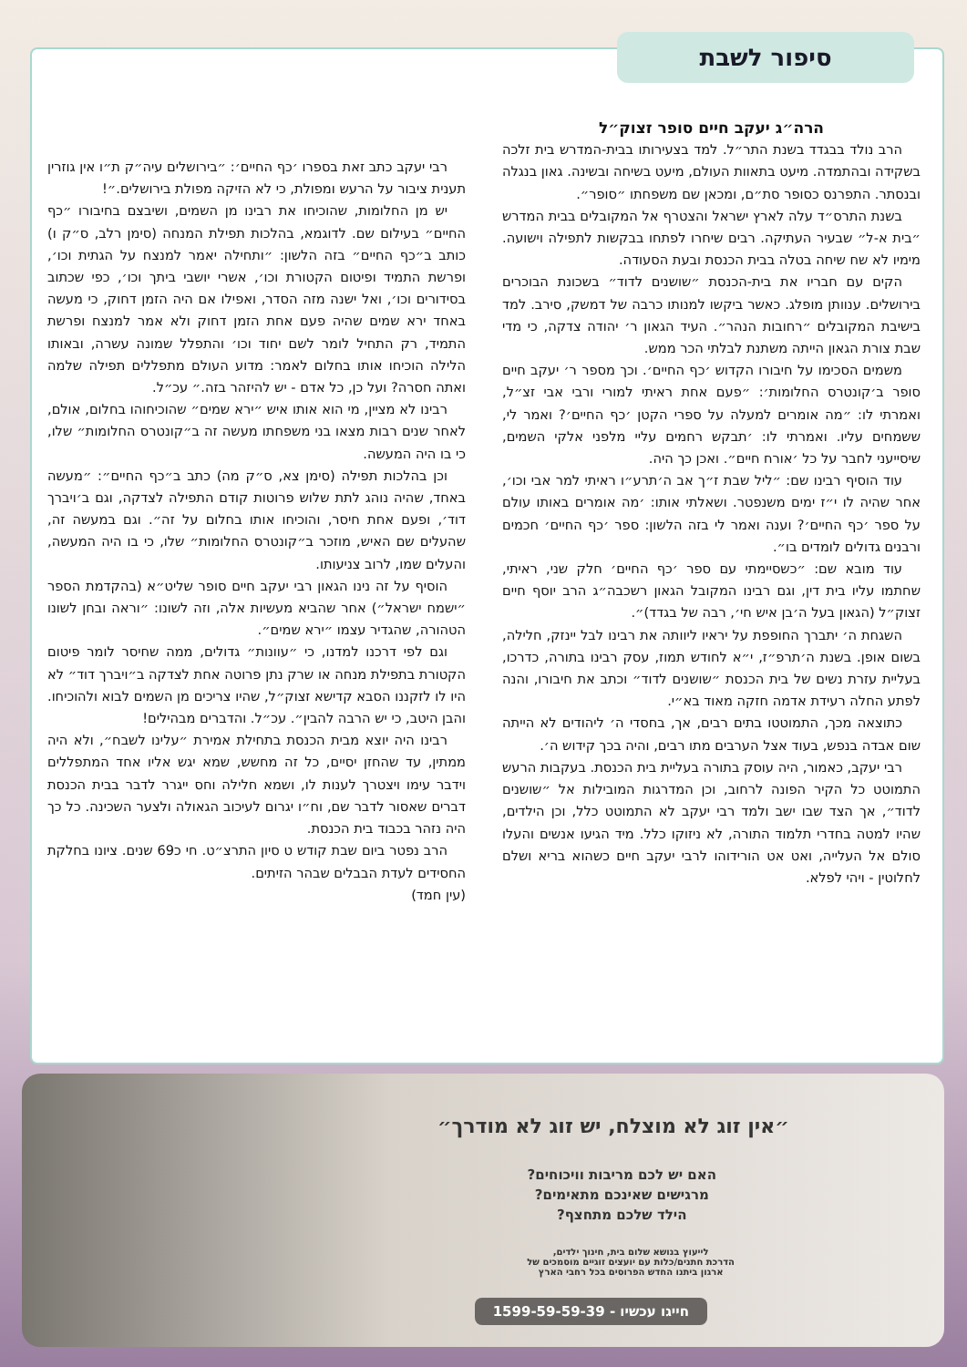סיפור לשבת
הרה״ג יעקב חיים סופר זצוק״ל
הרב נולד בבגדד בשנת התר״ל. למד בצעירותו בבית-המדרש בית זלכה בשקידה ובהתמדה. מיעט בתאוות העולם, מיעט בשיחה ובשינה. גאון בנגלה ובנסתר. התפרנס כסופר סת״ם, ומכאן שם משפחתו ״סופר״.
בשנת התרס״ד עלה לארץ ישראל והצטרף אל המקובלים בבית המדרש ״בית א-ל״ שבעיר העתיקה. רבים שיחרו לפתחו בבקשות לתפילה וישועה. מימיו לא שח שיחה בטלה בבית הכנסת ובעת הסעודה.
הקים עם חבריו את בית-הכנסת ״שושנים לדוד״ בשכונת הבוכרים בירושלים. ענוותן מופלג. כאשר ביקשו למנותו כרבה של דמשק, סירב. למד בישיבת המקובלים ״רחובות הנהר״. העיד הגאון ר׳ יהודה צדקה, כי מדי שבת צורת הגאון הייתה משתנת לבלתי הכר ממש.
משמים הסכימו על חיבורו הקדוש ׳כף החיים׳. וכך מספר ר׳ יעקב חיים סופר ב׳קונטרס החלומות׳: ״פעם אחת ראיתי למורי ורבי אבי זצ״ל, ואמרתי לו: ״מה אומרים למעלה על ספרי הקטן ׳כף החיים׳? ואמר לי, ששמחים עליו. ואמרתי לו: ׳תבקש רחמים עליי מלפני אלקי השמים, שיסייעני לחבר על כל ׳אורח חיים״. ואכן כך היה.
עוד הוסיף רבינו שם: ״ליל שבת ז״ך אב ה׳תרע״ו ראיתי למר אבי וכו׳, אחר שהיה לו י״ז ימים משנפטר. ושאלתי אותו: ׳מה אומרים באותו עולם על ספר ׳כף החיים׳? וענה ואמר לי בזה הלשון: ספר ׳כף החיים׳ חכמים ורבנים גדולים לומדים בו״.
עוד מובא שם: ״כשסיימתי עם ספר ׳כף החיים׳ חלק שני, ראיתי, שחתמו עליו בית דין, וגם רבינו המקובל הגאון רשכבה״ג הרב יוסף חיים זצוק״ל (הגאון בעל ה׳בן איש חי׳, רבה של בגדד)״.
השגחת ה׳ יתברך החופפת על יראיו ליוותה את רבינו לבל יינזק, חלילה, בשום אופן. בשנת ה׳תרפ״ז, י״א לחודש תמוז, עסק רבינו בתורה, כדרכו, בעליית עזרת נשים של בית הכנסת ״שושנים לדוד״ וכתב את חיבורו, והנה לפתע החלה רעידת אדמה חזקה מאוד בא״י.
כתוצאה מכך, התמוטטו בתים רבים, אך, בחסדי ה׳ ליהודים לא הייתה שום אבדה בנפש, בעוד אצל הערבים מתו רבים, והיה בכך קידוש ה׳.
רבי יעקב, כאמור, היה עוסק בתורה בעליית בית הכנסת. בעקבות הרעש התמוטט כל הקיר הפונה לרחוב, וכן המדרגות המובילות אל ״שושנים לדוד״, אך הצד שבו ישב ולמד רבי יעקב לא התמוטט כלל, וכן הילדים, שהיו למטה בחדרי תלמוד התורה, לא ניזוקו כלל. מיד הגיעו אנשים והעלו סולם אל העלייה, ואט אט הורידוהו לרבי יעקב חיים כשהוא בריא ושלם לחלוטין - ויהי לפלא.
רבי יעקב כתב זאת בספרו ׳כף החיים׳: ״בירושלים עיה״ק ת״ו אין גוזרין תענית ציבור על הרעש ומפולת, כי לא הזיקה מפולת בירושלים.״!
יש מן החלומות, שהוכיחו את רבינו מן השמים, ושיבצם בחיבורו ״כף החיים״ בעילום שם. לדוגמא, בהלכות תפילת המנחה (סימן רלב, ס״ק ו) כותב ב״כף החיים״ בזה הלשון: ״ותחילה יאמר למנצח על הגתית וכו׳, ופרשת התמיד ופיטום הקטורת וכו׳, אשרי יושבי ביתך וכו׳, כפי שכתוב בסידורים וכו׳, ואל ישנה מזה הסדר, ואפילו אם היה הזמן דחוק, כי מעשה באחד ירא שמים שהיה פעם אחת הזמן דחוק ולא אמר למנצח ופרשת התמיד, רק התחיל לומר לשם יחוד וכו׳ והתפלל שמונה עשרה, ובאותו הלילה הוכיחו אותו בחלום לאמר: מדוע העולם מתפללים תפילה שלמה ואתה חסרה? ועל כן, כל אדם - יש להיזהר בזה.״ עכ״ל.
רבינו לא מציין, מי הוא אותו איש ״ירא שמים״ שהוכיחוהו בחלום, אולם, לאחר שנים רבות מצאו בני משפחתו מעשה זה ב״קונטרס החלומות״ שלו, כי בו היה המעשה.
וכן בהלכות תפילה (סימן צא, ס״ק מה) כתב ב״כף החיים״: ״מעשה באחד, שהיה נוהג לתת שלוש פרוטות קודם התפילה לצדקה, וגם ב׳ויברך דוד׳, ופעם אחת חיסר, והוכיחו אותו בחלום על זה״. וגם במעשה זה, שהעלים שם האיש, מוזכר ב״קונטרס החלומות״ שלו, כי בו היה המעשה, והעלים שמו, לרוב צניעותו.
הוסיף על זה נינו הגאון רבי יעקב חיים סופר שליט״א (בהקדמת הספר ״ישמח ישראל״) אחר שהביא מעשיות אלה, וזה לשונו: ״וראה ובחן לשונו הטהורה, שהגדיר עצמו ״ירא שמים״.
וגם לפי דרכנו למדנו, כי ״עוונות״ גדולים, ממה שחיסר לומר פיטום הקטורת בתפילת מנחה או שרק נתן פרוטה אחת לצדקה ב״ויברך דוד״ לא היו לו לזקננו הסבא קדישא זצוק״ל, שהיו צריכים מן השמים לבוא ולהוכיחו. והבן היטב, כי יש הרבה להבין״. עכ״ל. והדברים מבהילים!
רבינו היה יוצא מבית הכנסת בתחילת אמירת ״עלינו לשבח״, ולא היה ממתין, עד שהחזן יסיים, כל זה מחשש, שמא יגש אליו אחד המתפללים וידבר עימו ויצטרך לענות לו, ושמא חלילה וחס ייגרר לדבר בבית הכנסת דברים שאסור לדבר שם, וח״ו יגרום לעיכוב הגאולה ולצער השכינה. כל כך היה נזהר בכבוד בית הכנסת.
הרב נפטר ביום שבת קודש ט סיון התרצ״ט. חי כ69 שנים. ציונו בחלקת החסידים לעדת הבבלים שבהר הזיתים.
(עין חמד)
״אין זוג לא מוצלח, יש זוג לא מודרך״
האם יש לכם מריבות וויכוחים?
מרגישים שאינכם מתאימים?
הילד שלכם מתחצף?
לייעוץ בנושא שלום בית, חינוך ילדים,
הדרכת חתנים/כלות עם יועצים זוגיים מוסמכים של
ארגון ביתנו החדש הפרוסים בכל רחבי הארץ
חייגו עכשיו - 1599-59-59-39